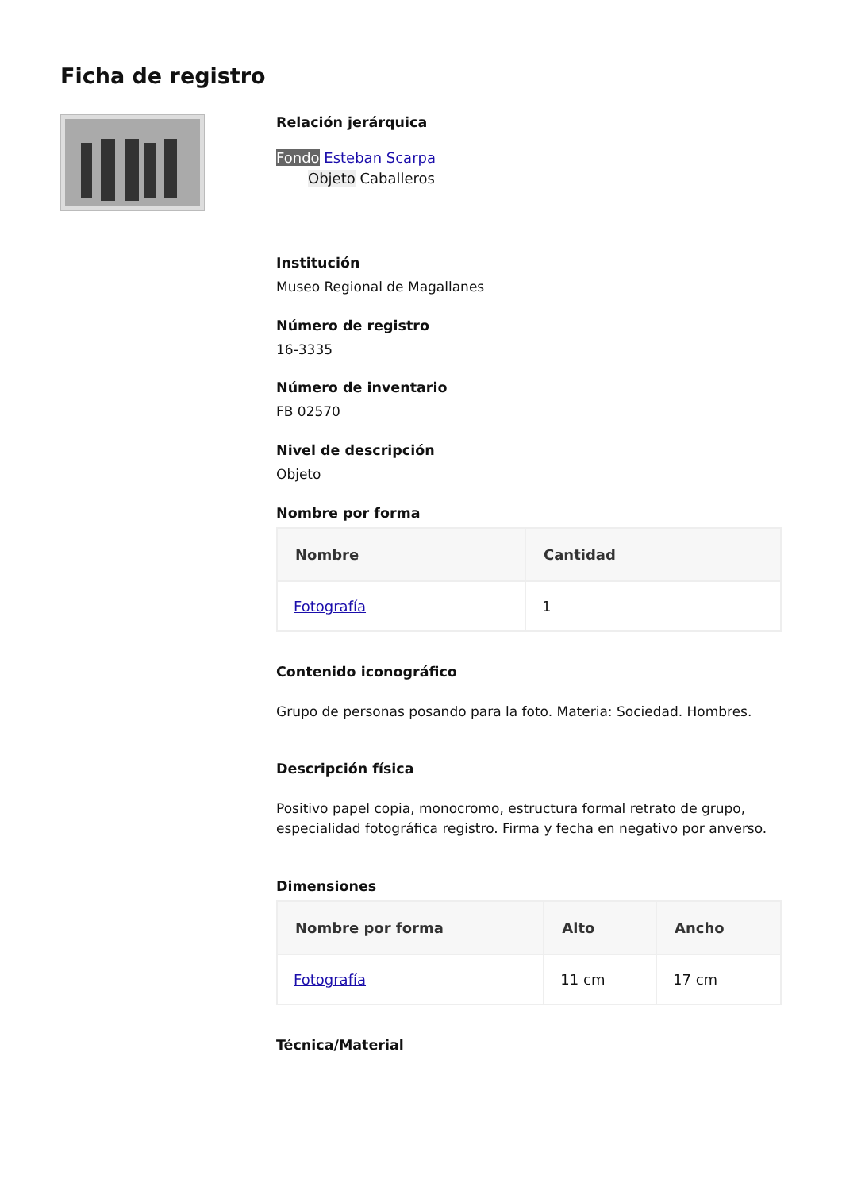Ficha de registro
Relación jerárquica
Fondo Esteban Scarpa
Objeto Caballeros
Institución
Museo Regional de Magallanes
Número de registro
16-3335
Número de inventario
FB 02570
Nivel de descripción
Objeto
Nombre por forma
| Nombre | Cantidad |
| --- | --- |
| Fotografía | 1 |
Contenido iconográfico
Grupo de personas posando para la foto. Materia: Sociedad. Hombres.
Descripción física
Positivo papel copia, monocromo, estructura formal retrato de grupo, especialidad fotográfica registro. Firma y fecha en negativo por anverso.
Dimensiones
| Nombre por forma | Alto | Ancho |
| --- | --- | --- |
| Fotografía | 11 cm | 17 cm |
Técnica/Material